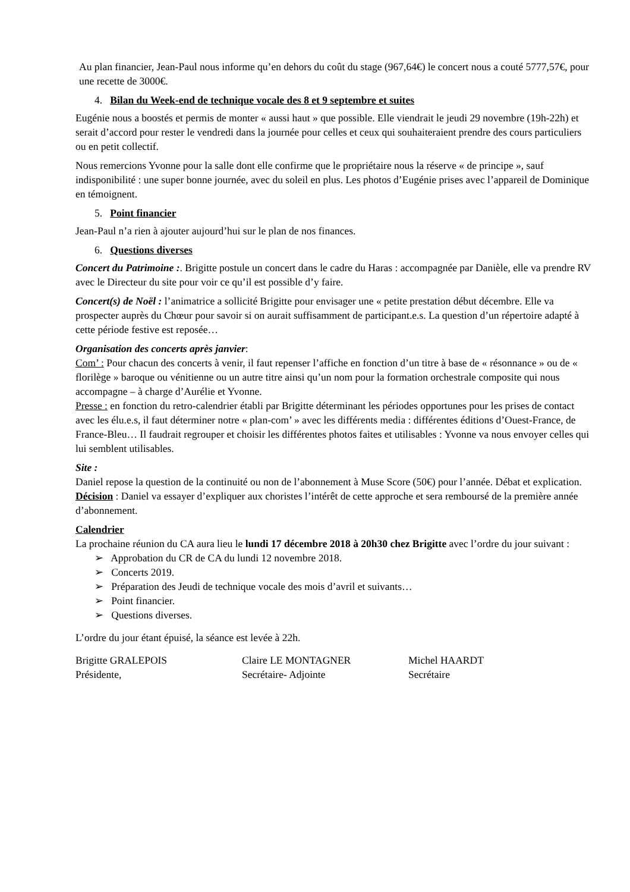Au plan financier, Jean-Paul nous informe qu’en dehors du coût du stage (967,64€) le concert nous a couté 5777,57€, pour une recette de 3000€.
4. Bilan du Week-end de technique vocale des 8 et 9 septembre et suites
Eugénie nous a boostés et permis de monter « aussi haut » que possible. Elle viendrait le jeudi 29 novembre (19h-22h) et serait d’accord pour rester le vendredi dans la journée pour celles et ceux qui souhaiteraient prendre des cours particuliers ou en petit collectif.
Nous remercions Yvonne pour la salle dont elle confirme que le propriétaire nous la réserve « de principe », sauf indisponibilité : une super bonne journée, avec du soleil en plus. Les photos d’Eugénie prises avec l’appareil de Dominique en témoignent.
5. Point financier
Jean-Paul n’a rien à ajouter aujourd’hui sur le plan de nos finances.
6. Questions diverses
Concert du Patrimoine :. Brigitte postule un concert dans le cadre du Haras : accompagnée par Danièle, elle va prendre RV avec le Directeur du site pour voir ce qu’il est possible d’y faire.
Concert(s) de Noël : l’animatrice a sollicité Brigitte pour envisager une « petite prestation début décembre. Elle va prospecter auprès du Chœur pour savoir si on aurait suffisamment de participant.e.s. La question d’un répertoire adapté à cette période festive est reposée…
Organisation des concerts après janvier:
Com’ : Pour chacun des concerts à venir, il faut repenser l’affiche en fonction d’un titre à base de « résonnance » ou de « florilège » baroque ou vénitienne ou un autre titre ainsi qu’un nom pour la formation orchestrale composite qui nous accompagne – à charge d’Aurélie et Yvonne.
Presse : en fonction du retro-calendrier établi par Brigitte déterminant les périodes opportunes pour les prises de contact avec les élu.e.s, il faut déterminer notre « plan-com’ » avec les différents media : différentes éditions d’Ouest-France, de France-Bleu… Il faudrait regrouper et choisir les différentes photos faites et utilisables : Yvonne va nous envoyer celles qui lui semblent utilisables.
Site :
Daniel repose la question de la continuité ou non de l’abonnement à Muse Score (50€) pour l’année. Débat et explication.
Décision : Daniel va essayer d’expliquer aux choristes l’intérêt de cette approche et sera remboursé de la première année d’abonnement.
Calendrier
La prochaine réunion du CA aura lieu le lundi 17 décembre 2018 à 20h30 chez Brigitte avec l’ordre du jour suivant :
➢ Approbation du CR de CA du lundi 12 novembre 2018.
➢ Concerts 2019.
➢ Préparation des Jeudi de technique vocale des mois d’avril et suivants…
➢ Point financier.
➢ Questions diverses.
L’ordre du jour étant épuisé, la séance est levée à 22h.
Brigitte GRALEPOIS
Présidente,
Claire LE MONTAGNER
Secrétaire- Adjointe
Michel HAARDT
Secrétaire